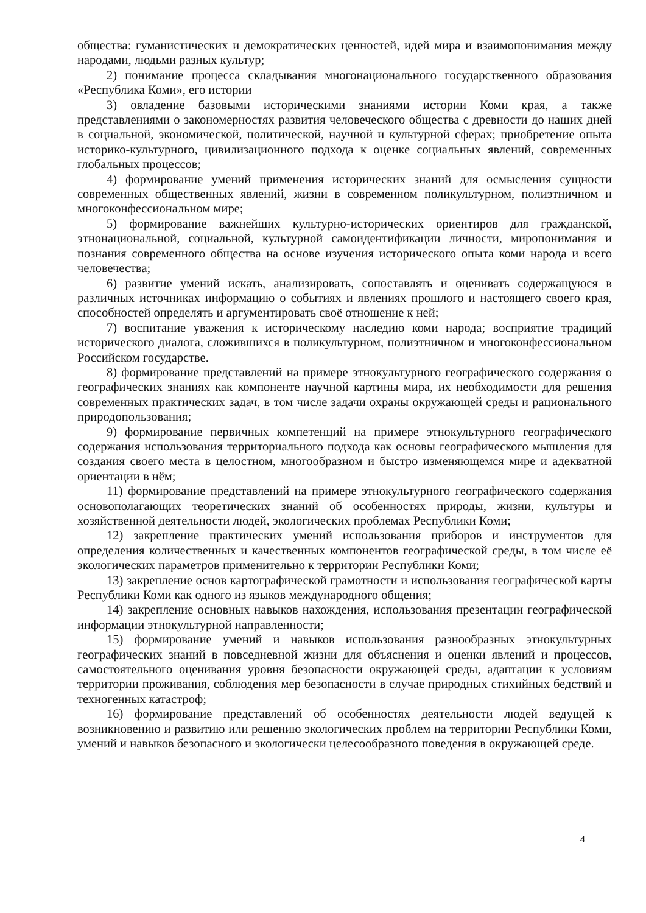общества: гуманистических и демократических ценностей, идей мира и взаимопонимания между народами, людьми разных культур;
2) понимание процесса складывания многонационального государственного образования «Республика Коми», его истории
3) овладение базовыми историческими знаниями истории Коми края, а также представлениями о закономерностях развития человеческого общества с древности до наших дней в социальной, экономической, политической, научной и культурной сферах; приобретение опыта историко-культурного, цивилизационного подхода к оценке социальных явлений, современных глобальных процессов;
4) формирование умений применения исторических знаний для осмысления сущности современных общественных явлений, жизни в современном поликультурном, полиэтничном и многоконфессиональном мире;
5) формирование важнейших культурно-исторических ориентиров для гражданской, этнонациональной, социальной, культурной самоидентификации личности, миропонимания и познания современного общества на основе изучения исторического опыта коми народа и всего человечества;
6) развитие умений искать, анализировать, сопоставлять и оценивать содержащуюся в различных источниках информацию о событиях и явлениях прошлого и настоящего своего края, способностей определять и аргументировать своё отношение к ней;
7) воспитание уважения к историческому наследию коми народа; восприятие традиций исторического диалога, сложившихся в поликультурном, полиэтничном и многоконфессиональном Российском государстве.
8) формирование представлений на примере этнокультурного географического содержания о географических знаниях как компоненте научной картины мира, их необходимости для решения современных практических задач, в том числе задачи охраны окружающей среды и рационального природопользования;
9) формирование первичных компетенций на примере этнокультурного географического содержания использования территориального подхода как основы географического мышления для создания своего места в целостном, многообразном и быстро изменяющемся мире и адекватной ориентации в нём;
11) формирование представлений на примере этнокультурного географического содержания основополагающих теоретических знаний об особенностях природы, жизни, культуры и хозяйственной деятельности людей, экологических проблемах Республики Коми;
12) закрепление практических умений использования приборов и инструментов для определения количественных и качественных компонентов географической среды, в том числе её экологических параметров применительно к территории Республики Коми;
13) закрепление основ картографической грамотности и использования географической карты Республики Коми как одного из языков международного общения;
14) закрепление основных навыков нахождения, использования презентации географической информации этнокультурной направленности;
15) формирование умений и навыков использования разнообразных этнокультурных географических знаний в повседневной жизни для объяснения и оценки явлений и процессов, самостоятельного оценивания уровня безопасности окружающей среды, адаптации к условиям территории проживания, соблюдения мер безопасности в случае природных стихийных бедствий и техногенных катастроф;
16) формирование представлений об особенностях деятельности людей ведущей к возникновению и развитию или решению экологических проблем на территории Республики Коми, умений и навыков безопасного и экологически целесообразного поведения в окружающей среде.
4